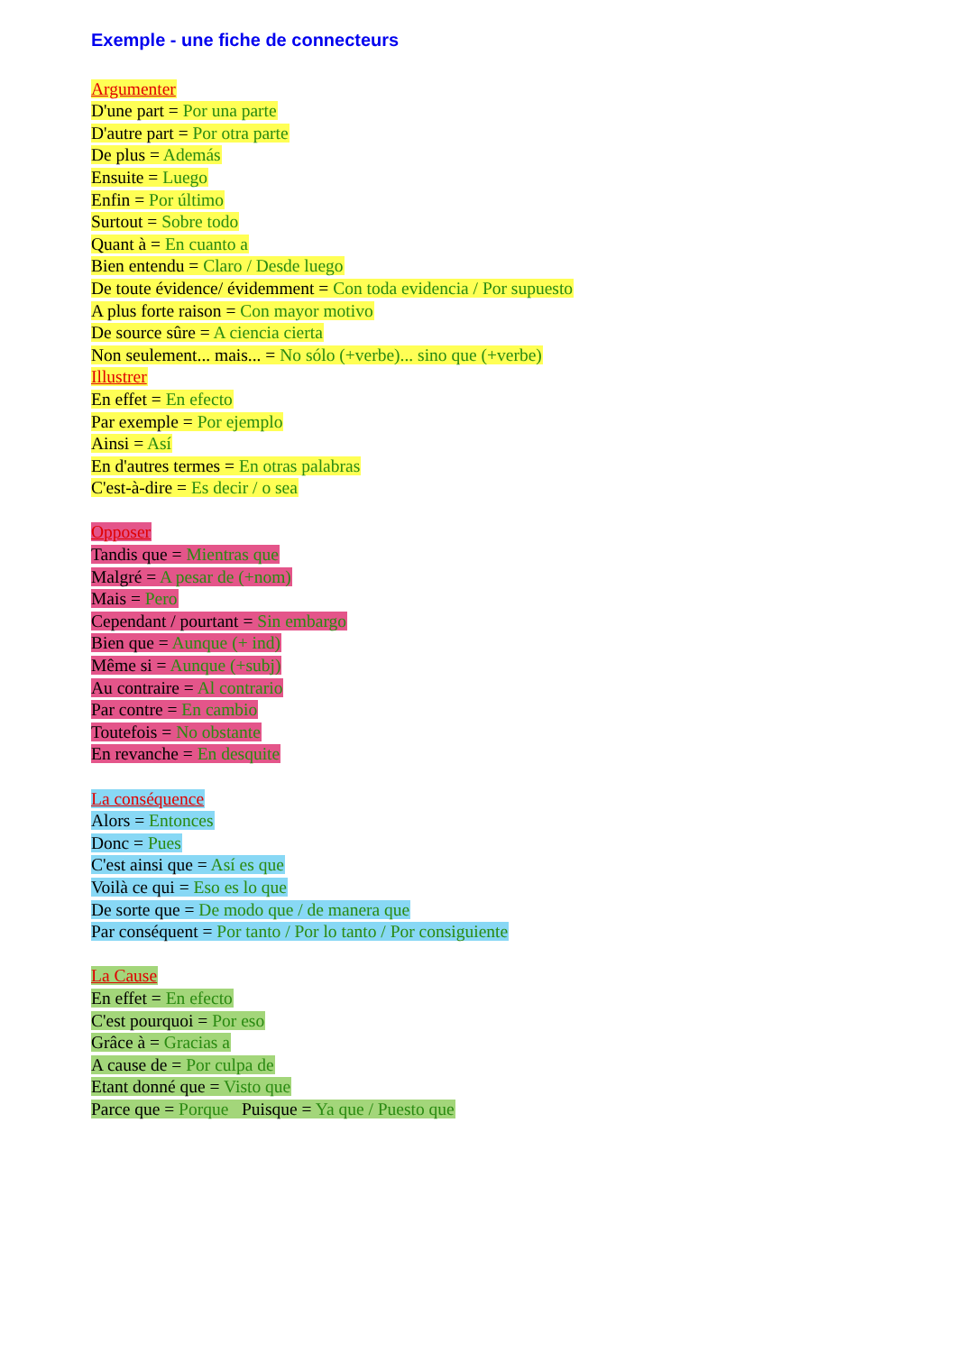Exemple - une fiche de connecteurs
Argumenter
D'une part = Por una parte
D'autre part = Por otra parte
De plus = Además
Ensuite = Luego
Enfin = Por último
Surtout = Sobre todo
Quant à = En cuanto a
Bien entendu = Claro / Desde luego
De toute évidence/ évidemment = Con toda evidencia / Por supuesto
A plus forte raison = Con mayor motivo
De source sûre = A ciencia cierta
Non seulement... mais... = No sólo (+verbe)... sino que (+verbe)
Illustrer
En effet = En efecto
Par exemple = Por ejemplo
Ainsi = Así
En d'autres termes = En otras palabras
C'est-à-dire = Es decir / o sea
Opposer
Tandis que = Mientras que
Malgré = A pesar de (+nom)
Mais = Pero
Cependant / pourtant = Sin embargo
Bien que = Aunque (+ ind)
Même si = Aunque (+subj)
Au contraire = Al contrario
Par contre = En cambio
Toutefois = No obstante
En revanche = En desquite
La conséquence
Alors = Entonces
Donc = Pues
C'est ainsi que = Así es que
Voilà ce qui = Eso es lo que
De sorte que = De modo que / de manera que
Par conséquent = Por tanto / Por lo tanto / Por consiguiente
La Cause
En effet = En efecto
C'est pourquoi = Por eso
Grâce à = Gracias a
A cause de = Por culpa de
Etant donné que = Visto que
Parce que = Porque Puisque = Ya que / Puesto que